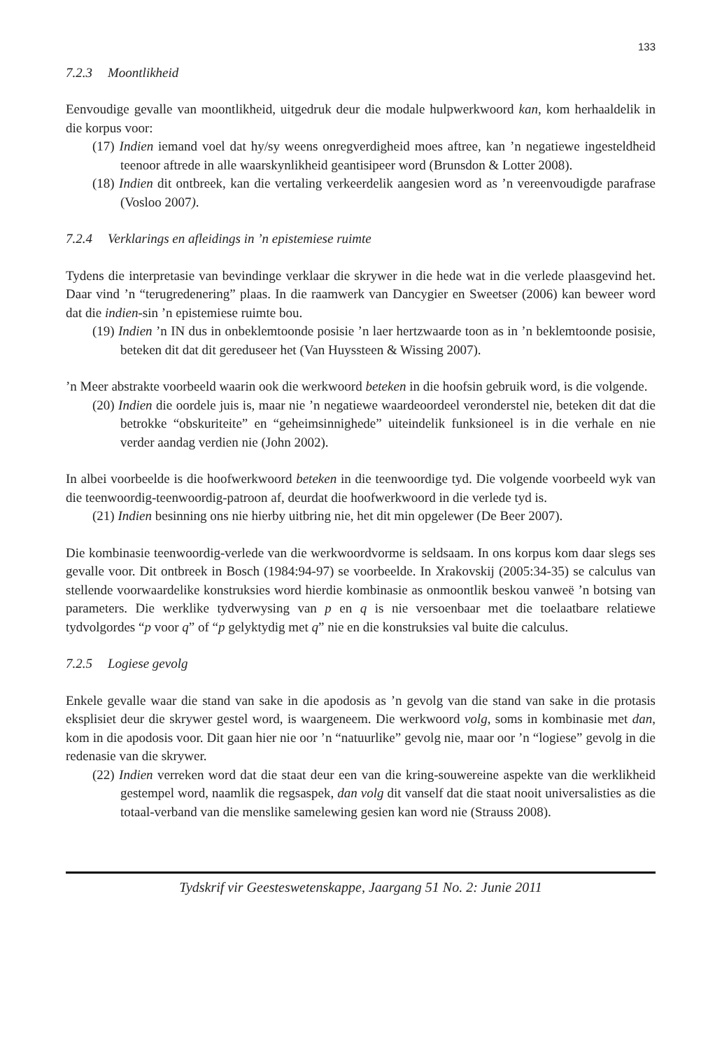133
7.2.3 Moontlikheid
Eenvoudige gevalle van moontlikheid, uitgedruk deur die modale hulpwerkwoord kan, kom herhaaldelik in die korpus voor:
(17) Indien iemand voel dat hy/sy weens onregverdigheid moes aftree, kan ’n negatiewe ingesteldheid teenoor aftrede in alle waarskynlikheid geantisipeer word (Brunsdon & Lotter 2008).
(18) Indien dit ontbreek, kan die vertaling verkeerdelik aangesien word as ’n vereenvoudigde parafrase (Vosloo 2007).
7.2.4 Verklarings en afleidings in ’n epistemiese ruimte
Tydens die interpretasie van bevindinge verklaar die skrywer in die hede wat in die verlede plaasgevind het. Daar vind ’n “terugredenering” plaas. In die raamwerk van Dancygier en Sweetser (2006) kan beweer word dat die indien-sin ’n epistemiese ruimte bou.
(19) Indien ’n IN dus in onbeklemtoonde posisie ’n laer hertzwaarde toon as in ’n beklemtoonde posisie, beteken dit dat dit gereduseer het (Van Huyssteen & Wissing 2007).
’n Meer abstrakte voorbeeld waarin ook die werkwoord beteken in die hoofsin gebruik word, is die volgende.
(20) Indien die oordele juis is, maar nie ’n negatiewe waardeoordeel veronderstel nie, beteken dit dat die betrokke “obskuriteite” en “geheimsinnighede” uiteindelik funksioneel is in die verhale en nie verder aandag verdien nie (John 2002).
In albei voorbeelde is die hoofwerkwoord beteken in die teenwoordige tyd. Die volgende voorbeeld wyk van die teenwoordig-teenwoordig-patroon af, deurdat die hoofwerkwoord in die verlede tyd is.
(21) Indien besinning ons nie hierby uitbring nie, het dit min opgelewer (De Beer 2007).
Die kombinasie teenwoordig-verlede van die werkwoordvorme is seldsaam. In ons korpus kom daar slegs ses gevalle voor. Dit ontbreek in Bosch (1984:94-97) se voorbeelde. In Xrakovskij (2005:34-35) se calculus van stellende voorwaardelike konstruksies word hierdie kombinasie as onmoontlik beskou vanweë ’n botsing van parameters. Die werklike tydverwysing van p en q is nie versoenbaar met die toelaatbare relatiewe tydvolgordes “p voor q” of “p gelyktydig met q” nie en die konstruksies val buite die calculus.
7.2.5 Logiese gevolg
Enkele gevalle waar die stand van sake in die apodosis as ’n gevolg van die stand van sake in die protasis eksplisiet deur die skrywer gestel word, is waargeneem. Die werkwoord volg, soms in kombinasie met dan, kom in die apodosis voor. Dit gaan hier nie oor ’n “natuurlike” gevolg nie, maar oor ’n “logiese” gevolg in die redenasie van die skrywer.
(22) Indien verreken word dat die staat deur een van die kring-souwereine aspekte van die werklikheid gestempel word, naamlik die regsaspek, dan volg dit vanself dat die staat nooit universalisties as die totaal-verband van die menslike samelewing gesien kan word nie (Strauss 2008).
Tydskrif vir Geesteswetenskappe, Jaargang 51 No. 2: Junie 2011